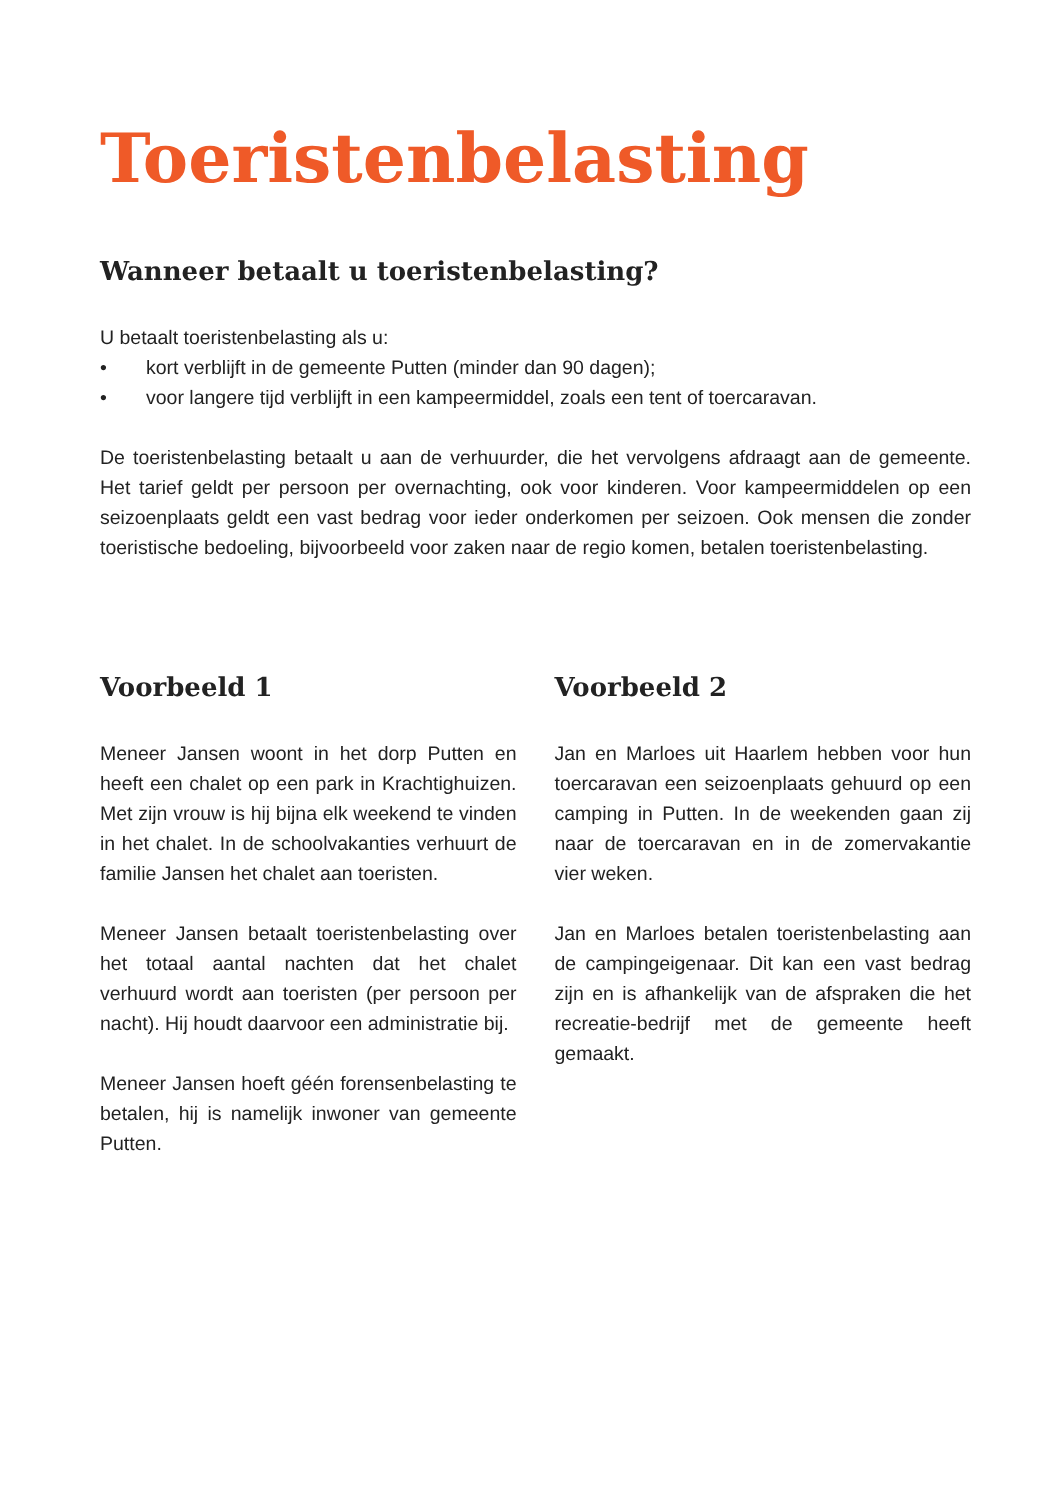Toeristenbelasting
Wanneer betaalt u toeristenbelasting?
U betaalt toeristenbelasting als u:
• kort verblijft in de gemeente Putten (minder dan 90 dagen);
• voor langere tijd verblijft in een kampeermiddel, zoals een tent of toercaravan.
De toeristenbelasting betaalt u aan de verhuurder, die het vervolgens afdraagt aan de gemeente. Het tarief geldt per persoon per overnachting, ook voor kinderen. Voor kampeermiddelen op een seizoenplaats geldt een vast bedrag voor ieder onderkomen per seizoen. Ook mensen die zonder toeristische bedoeling, bijvoorbeeld voor zaken naar de regio komen, betalen toeristenbelasting.
Voorbeeld 1
Meneer Jansen woont in het dorp Putten en heeft een chalet op een park in Krachtighuizen. Met zijn vrouw is hij bijna elk weekend te vinden in het chalet. In de schoolvakanties verhuurt de familie Jansen het chalet aan toeristen.
Meneer Jansen betaalt toeristenbelasting over het totaal aantal nachten dat het chalet verhuurd wordt aan toeristen (per persoon per nacht). Hij houdt daarvoor een administratie bij.
Meneer Jansen hoeft géén forensenbelasting te betalen, hij is namelijk inwoner van gemeente Putten.
Voorbeeld 2
Jan en Marloes uit Haarlem hebben voor hun toercaravan een seizoenplaats gehuurd op een camping in Putten. In de weekenden gaan zij naar de toercaravan en in de zomervakantie vier weken.
Jan en Marloes betalen toeristenbelasting aan de campingeigenaar. Dit kan een vast bedrag zijn en is afhankelijk van de afspraken die het recreatie-bedrijf met de gemeente heeft gemaakt.